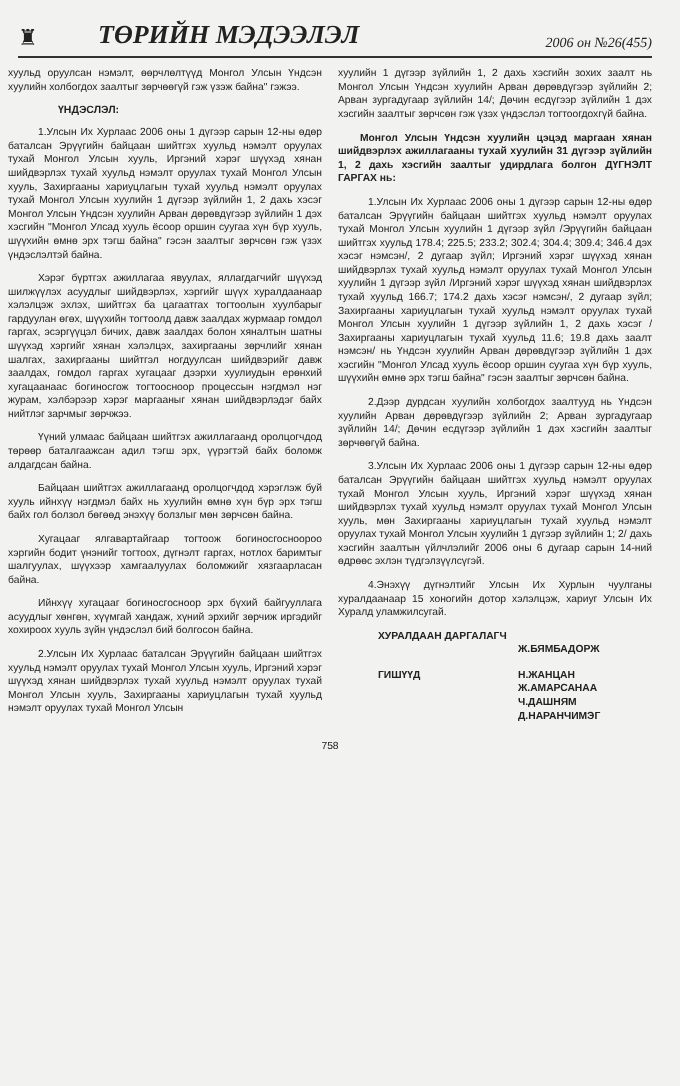♜ ТӨРИЙН МЭДЭЭЛЭЛ 2006 он №26(455)
хуульд оруулсан нэмэлт, өөрчлөлтүүд Монгол Улсын Үндсэн хуулийн холбогдох заалтыг зөрчөөгүй гэж үзэж байна" гэжээ.
ҮНДЭСЛЭЛ:
1.Улсын Их Хурлаас 2006 оны 1 дүгээр сарын 12-ны өдөр баталсан Эрүүгийн байцаан шийтгэх хуульд нэмэлт оруулах тухай Монгол Улсын хууль, Иргэний хэрэг шүүхэд хянан шийдвэрлэх тухай хуульд нэмэлт оруулах тухай Монгол Улсын хууль, Захиргааны хариуцлагын тухай хуульд нэмэлт оруулах тухай Монгол Улсын хуулийн 1 дүгээр зүйлийн 1, 2 дахь хэсэг Монгол Улсын Үндсэн хуулийн Арван дөрөвдүгээр зүйлийн 1 дэх хэсгийн "Монгол Улсад хууль ёсоор оршин суугаа хүн бүр хууль, шүүхийн өмнө эрх тэгш байна" гэсэн заалтыг зөрчсөн гэж үзэх үндэслэлтэй байна.
Хэрэг бүртгэх ажиллагаа явуулах, яллагдагчийг шүүхэд шилжүүлэх асуудлыг шийдвэрлэх, хэргийг шүүх хуралдаанаар хэлэлцэж эхлэх, шийтгэх ба цагаатгах тогтоолын хуулбарыг гардуулан өгөх, шүүхийн тогтоолд давж заалдах журмаар гомдол гаргах, эсэргүүцэл бичих, давж заалдах болон хяналтын шатны шүүхэд хэргийг хянан хэлэлцэх, захиргааны зөрчлийг хянан шалгах, захиргааны шийтгэл ногдуулсан шийдвэрийг давж заалдах, гомдол гаргах хугацааг дээрхи хуулиудын ерөнхий хугацаанаас богиносгож тогтоосноор процессын нэгдмэл нэг журам, хэлбэрээр хэрэг маргааныг хянан шийдвэрлэдэг байх нийтлэг зарчмыг зөрчжээ.
Үүний улмаас байцаан шийтгэх ажиллагаанд оролцогчдод төрөөр баталгаажсан адил тэгш эрх, үүрэгтэй байх боломж алдагдсан байна.
Байцаан шийтгэх ажиллагаанд оролцогчдод хэрэглэж буй хууль ийнхүү нэгдмэл байх нь хуулийн өмнө хүн бүр эрх тэгш байх гол болзол бөгөөд энэхүү болзлыг мөн зөрчсөн байна.
Хугацааг ялгавартайгаар тогтоож богиносгосноороо хэргийн бодит үнэнийг тогтоох, дүгнэлт гаргах, нотлох баримтыг шалгуулах, шүүхээр хамгаалуулах боломжийг хязгаарласан байна.
Ийнхүү хугацааг богиносгосноор эрх бүхий байгууллага асуудлыг хөнгөн, хүүмгай хандаж, хүний эрхийг зөрчиж иргэдийг хохироох хууль зүйн үндэслэл бий болгосон байна.
2.Улсын Их Хурлаас баталсан Эрүүгийн байцаан шийтгэх хуульд нэмэлт оруулах тухай Монгол Улсын хууль, Иргэний хэрэг шүүхэд хянан шийдвэрлэх тухай хуульд нэмэлт оруулах тухай Монгол Улсын хууль, Захиргааны хариуцлагын тухай хуульд нэмэлт оруулах тухай Монгол Улсын
хуулийн 1 дүгээр зүйлийн 1, 2 дахь хэсгийн зохих заалт нь Монгол Улсын Үндсэн хуулийн Арван дөрөвдүгээр зүйлийн 2; Арван зургадугаар зүйлийн 14/; Дөчин есдүгээр зүйлийн 1 дэх хэсгийн заалтыг зөрчсөн гэж үзэх үндэслэл тогтоогдохгүй байна.
Монгол Улсын Үндсэн хуулийн цэцэд маргаан хянан шийдвэрлэх ажиллагааны тухай хуулийн 31 дүгээр зүйлийн 1, 2 дахь хэсгийн заалтыг удирдлага болгон ДҮГНЭЛТ ГАРГАХ нь:
1.Улсын Их Хурлаас 2006 оны 1 дүгээр сарын 12-ны өдөр баталсан Эрүүгийн байцаан шийтгэх хуульд нэмэлт оруулах тухай Монгол Улсын хуулийн 1 дүгээр зүйл /Эрүүгийн байцаан шийтгэх хуульд 178.4; 225.5; 233.2; 302.4; 304.4; 309.4; 346.4 дэх хэсэг нэмсэн/, 2 дугаар зүйл; Иргэний хэрэг шүүхэд хянан шийдвэрлэх тухай хуульд нэмэлт оруулах тухай Монгол Улсын хуулийн 1 дүгээр зүйл /Иргэний хэрэг шүүхэд хянан шийдвэрлэх тухай хуульд 166.7; 174.2 дахь хэсэг нэмсэн/, 2 дугаар зүйл; Захиргааны хариуцлагын тухай хуульд нэмэлт оруулах тухай Монгол Улсын хуулийн 1 дүгээр зүйлийн 1, 2 дахь хэсэг /Захиргааны хариуцлагын тухай хуульд 11.6; 19.8 дахь заалт нэмсэн/ нь Үндсэн хуулийн Арван дөрөвдүгээр зүйлийн 1 дэх хэсгийн "Монгол Улсад хууль ёсоор оршин суугаа хүн бүр хууль, шүүхийн өмнө эрх тэгш байна" гэсэн заалтыг зөрчсөн байна.
2.Дээр дурдсан хуулийн холбогдох заалтууд нь Үндсэн хуулийн Арван дөрөвдүгээр зүйлийн 2; Арван зургадугаар зүйлийн 14/; Дөчин есдүгээр зүйлийн 1 дэх хэсгийн заалтыг зөрчөөгүй байна.
3.Улсын Их Хурлаас 2006 оны 1 дүгээр сарын 12-ны өдөр баталсан Эрүүгийн байцаан шийтгэх хуульд нэмэлт оруулах тухай Монгол Улсын хууль, Иргэний хэрэг шүүхэд хянан шийдвэрлэх тухай хуульд нэмэлт оруулах тухай Монгол Улсын хууль, мөн Захиргааны хариуцлагын тухай хуульд нэмэлт оруулах тухай Монгол Улсын хуулийн 1 дүгээр зүйлийн 1; 2/ дахь хэсгийн заалтын үйлчлэлийг 2006 оны 6 дугаар сарын 14-ний өдрөөс эхлэн түдгэлзүүлсүгэй.
4.Энэхүү дүгнэлтийг Улсын Их Хурлын чуулганы хуралдаанаар 15 хоногийн дотор хэлэлцэж, хариуг Улсын Их Хуралд уламжилсугай.
ХУРАЛДААН ДАРГАЛАГЧ
Ж.БЯМБАДОРЖ
ГИШҮҮД
Н.ЖАНЦАН
Ж.АМАРСАНАА
Ч.ДАШНЯМ
Д.НАРАНЧИМЭГ
758